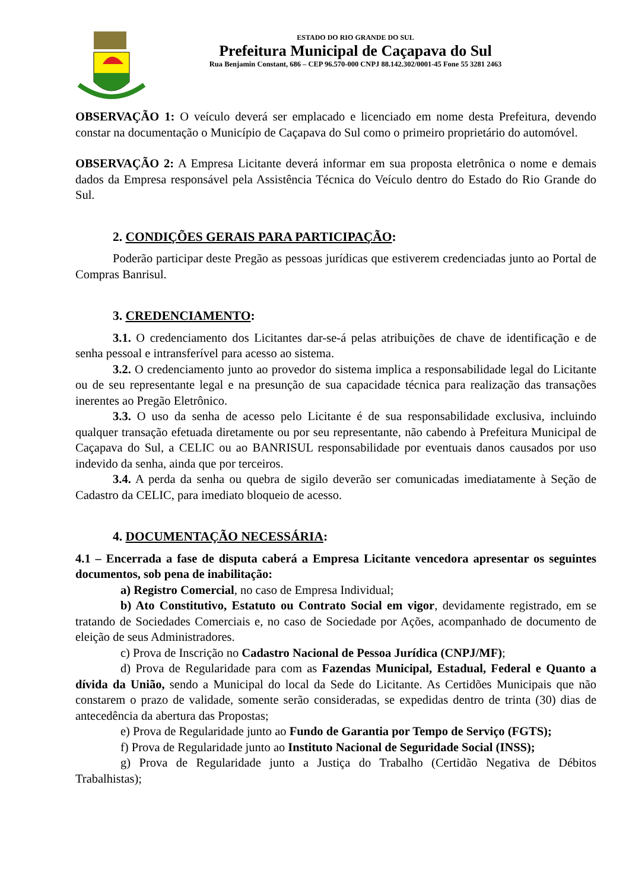ESTADO DO RIO GRANDE DO SUL
Prefeitura Municipal de Caçapava do Sul
Rua Benjamin Constant, 686 – CEP 96.570-000 CNPJ 88.142.302/0001-45 Fone 55 3281 2463
OBSERVAÇÃO 1: O veículo deverá ser emplacado e licenciado em nome desta Prefeitura, devendo constar na documentação o Município de Caçapava do Sul como o primeiro proprietário do automóvel.
OBSERVAÇÃO 2: A Empresa Licitante deverá informar em sua proposta eletrônica o nome e demais dados da Empresa responsável pela Assistência Técnica do Veículo dentro do Estado do Rio Grande do Sul.
2. CONDIÇÕES GERAIS PARA PARTICIPAÇÃO:
Poderão participar deste Pregão as pessoas jurídicas que estiverem credenciadas junto ao Portal de Compras Banrisul.
3. CREDENCIAMENTO:
3.1. O credenciamento dos Licitantes dar-se-á pelas atribuições de chave de identificação e de senha pessoal e intransferível para acesso ao sistema.
3.2. O credenciamento junto ao provedor do sistema implica a responsabilidade legal do Licitante ou de seu representante legal e na presunção de sua capacidade técnica para realização das transações inerentes ao Pregão Eletrônico.
3.3. O uso da senha de acesso pelo Licitante é de sua responsabilidade exclusiva, incluindo qualquer transação efetuada diretamente ou por seu representante, não cabendo à Prefeitura Municipal de Caçapava do Sul, a CELIC ou ao BANRISUL responsabilidade por eventuais danos causados por uso indevido da senha, ainda que por terceiros.
3.4. A perda da senha ou quebra de sigilo deverão ser comunicadas imediatamente à Seção de Cadastro da CELIC, para imediato bloqueio de acesso.
4. DOCUMENTAÇÃO NECESSÁRIA:
4.1 – Encerrada a fase de disputa caberá a Empresa Licitante vencedora apresentar os seguintes documentos, sob pena de inabilitação:
a) Registro Comercial, no caso de Empresa Individual;
b) Ato Constitutivo, Estatuto ou Contrato Social em vigor, devidamente registrado, em se tratando de Sociedades Comerciais e, no caso de Sociedade por Ações, acompanhado de documento de eleição de seus Administradores.
c) Prova de Inscrição no Cadastro Nacional de Pessoa Jurídica (CNPJ/MF);
d) Prova de Regularidade para com as Fazendas Municipal, Estadual, Federal e Quanto a dívida da União, sendo a Municipal do local da Sede do Licitante. As Certidões Municipais que não constarem o prazo de validade, somente serão consideradas, se expedidas dentro de trinta (30) dias de antecedência da abertura das Propostas;
e) Prova de Regularidade junto ao Fundo de Garantia por Tempo de Serviço (FGTS);
f) Prova de Regularidade junto ao Instituto Nacional de Seguridade Social (INSS);
g) Prova de Regularidade junto a Justiça do Trabalho (Certidão Negativa de Débitos Trabalhistas);